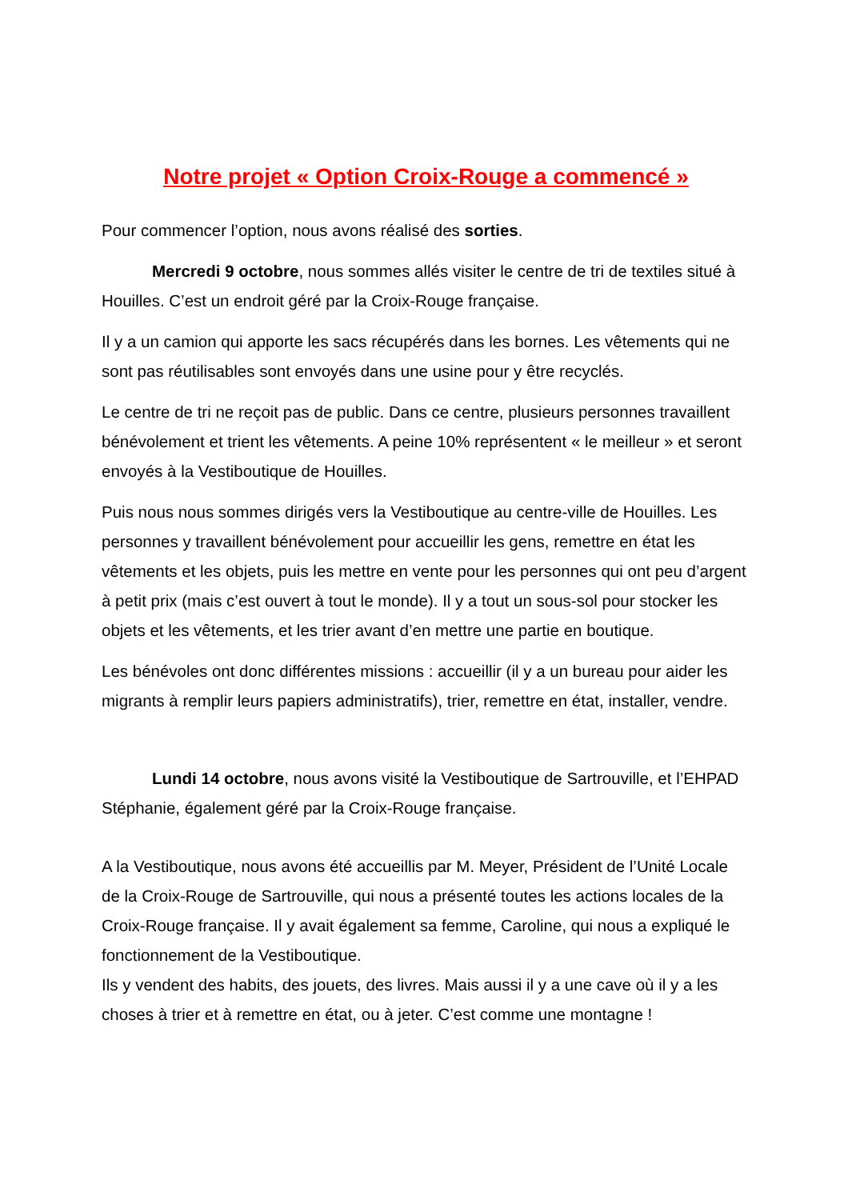Notre projet « Option Croix-Rouge a commencé »
Pour commencer l’option, nous avons réalisé des sorties.
Mercredi 9 octobre, nous sommes allés visiter le centre de tri de textiles situé à Houilles. C’est un endroit géré par la Croix-Rouge française.
Il y a un camion qui apporte les sacs récupérés dans les bornes. Les vêtements qui ne sont pas réutilisables sont envoyés dans une usine pour y être recyclés.
Le centre de tri ne reçoit pas de public. Dans ce centre, plusieurs personnes travaillent bénévolement et trient les vêtements. A peine 10% représentent « le meilleur » et seront envoyés à la Vestiboutique de Houilles.
Puis nous nous sommes dirigés vers la Vestiboutique au centre-ville de Houilles. Les personnes y travaillent bénévolement pour accueillir les gens, remettre en état les vêtements et les objets, puis les mettre en vente pour les personnes qui ont peu d’argent à petit prix (mais c’est ouvert à tout le monde). Il y a tout un sous-sol pour stocker les objets et les vêtements, et les trier avant d’en mettre une partie en boutique.
Les bénévoles ont donc différentes missions : accueillir (il y a un bureau pour aider les migrants à remplir leurs papiers administratifs), trier, remettre en état, installer, vendre.
Lundi 14 octobre, nous avons visité la Vestiboutique de Sartrouville, et l’EHPAD Stéphanie, également géré par la Croix-Rouge française.
A la Vestiboutique, nous avons été accueillis par M. Meyer, Président de l’Unité Locale de la Croix-Rouge de Sartrouville, qui nous a présenté toutes les actions locales de la Croix-Rouge française. Il y avait également sa femme, Caroline, qui nous a expliqué le fonctionnement de la Vestiboutique.
Ils y vendent des habits, des jouets, des livres. Mais aussi il y a une cave où il y a les choses à trier et à remettre en état, ou à jeter. C’est comme une montagne !